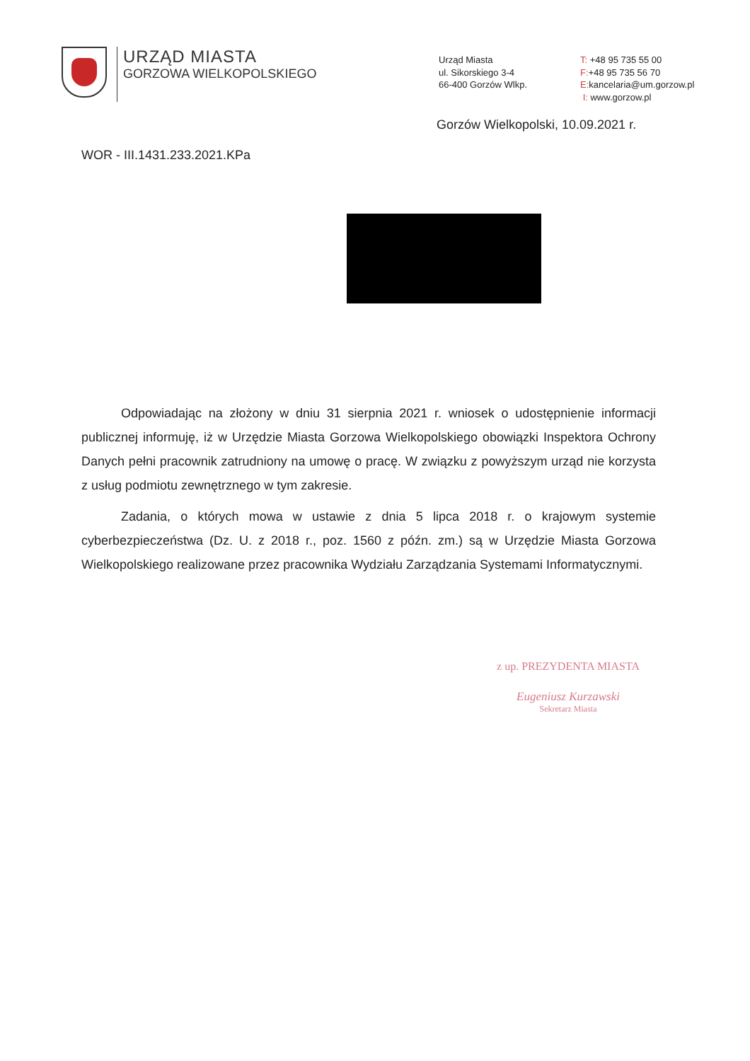URZĄD MIASTA
GORZOWA WIELKOPOLSKIEGO
Urząd Miasta
ul. Sikorskiego 3-4
66-400 Gorzów Wlkp.
T: +48 95 735 55 00
F:+48 95 735 56 70
E: kancelaria@um.gorzow.pl
I: www.gorzow.pl
Gorzów Wielkopolski, 10.09.2021 r.
WOR - III.1431.233.2021.KPa
Odpowiadając na złożony w dniu 31 sierpnia 2021 r. wniosek o udostępnienie informacji publicznej informuję, iż w Urzędzie Miasta Gorzowa Wielkopolskiego obowiązki Inspektora Ochrony Danych pełni pracownik zatrudniony na umowę o pracę. W związku z powyższym urząd nie korzysta z usług podmiotu zewnętrznego w tym zakresie.
Zadania, o których mowa w ustawie z dnia 5 lipca 2018 r. o krajowym systemie cyberbezpieczeństwa (Dz. U. z 2018 r., poz. 1560 z późn. zm.) są w Urzędzie Miasta Gorzowa Wielkopolskiego realizowane przez pracownika Wydziału Zarządzania Systemami Informatycznymi.
z up. PREZYDENTA MIASTA
Eugeniusz Kurzawski
Sekretarz Miasta